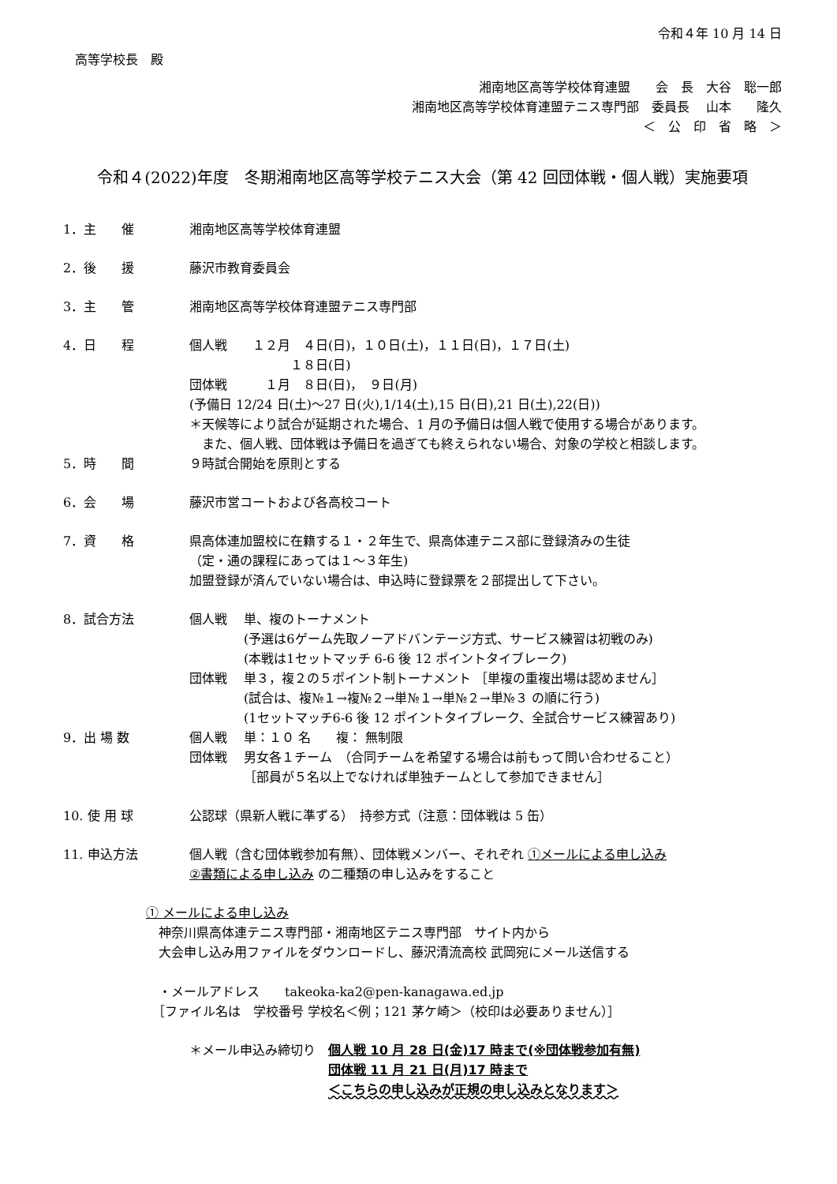令和４年 10 月 14 日
高等学校長　殿
湘南地区高等学校体育連盟　　会　長　大谷　聡一郎　
湘南地区高等学校体育連盟テニス専門部　委員長　 山本　　隆久　
＜　公　印　省　略　＞
令和４(2022)年度　冬期湘南地区高等学校テニス大会（第 42 回団体戦・個人戦）実施要項
1．主　　催 湘南地区高等学校体育連盟
2．後　　援 藤沢市教育委員会
3．主　　管 湘南地区高等学校体育連盟テニス専門部
4．日　　程 個人戦　　１２月　４日(日)，１０日(土)，１１日(日)，１７日(土)
　　　　　　　　１８日(日)
団体戦　　　１月　８日(日)，　９日(月)
(予備日 12/24 日(土)～27 日(火),1/14(土),15 日(日),21 日(土),22(日))
＊天候等により試合が延期された場合、1 月の予備日は個人戦で使用する場合があります。
　また、個人戦、団体戦は予備日を過ぎても終えられない場合、対象の学校と相談します。
5．時　　間 ９時試合開始を原則とする
6．会　　場 藤沢市営コートおよび各高校コート
7．資　　格 県高体連加盟校に在籍する１・２年生で、県高体連テニス部に登録済みの生徒
（定・通の課程にあっては１～３年生)
加盟登録が済んでいない場合は、申込時に登録票を２部提出して下さい。
8．試合方法 個人戦　 単、複のトーナメント
　　　　 (予選は6ゲーム先取ノーアドバンテージ方式、サービス練習は初戦のみ)
　　　　 (本戦は1セットマッチ 6-6 後 12 ポイントタイブレーク)
団体戦　 単３，複２の５ポイント制トーナメント ［単複の重複出場は認めません］
　　　　 (試合は、複№１→複№２→単№１→単№２→単№３ の順に行う)
　　　　 (1セットマッチ6-6 後 12 ポイントタイブレーク、全試合サービス練習あり)
9．出 場 数 個人戦　 単：１０ 名　　複： 無制限
団体戦　 男女各１チーム　（合同チームを希望する場合は前もって問い合わせること）
　　　　 ［部員が５名以上でなければ単独チームとして参加できません］
10. 使 用 球 公認球（県新人戦に準ずる）　持参方式（注意：団体戦は 5 缶）
11. 申込方法 個人戦（含む団体戦参加有無）、団体戦メンバー、それぞれ ①メールによる申し込み
②書類による申し込み の二種類の申し込みをすること
① メールによる申し込み
　神奈川県高体連テニス専門部・湘南地区テニス専門部　サイト内から
　大会申し込み用ファイルをダウンロードし、藤沢清流高校 武岡宛にメール送信する
　・メールアドレス　　takeoka-ka2@pen-kanagawa.ed.jp
　［ファイル名は　学校番号 学校名＜例；121 茅ケ崎＞（校印は必要ありません）］
＊メール申込み締切り　 個人戦 10 月 28 日(金)17 時まで(※団体戦参加有無)
団体戦 11 月 21 日(月)17 時まで
＜こちらの申し込みが正規の申し込みとなります＞